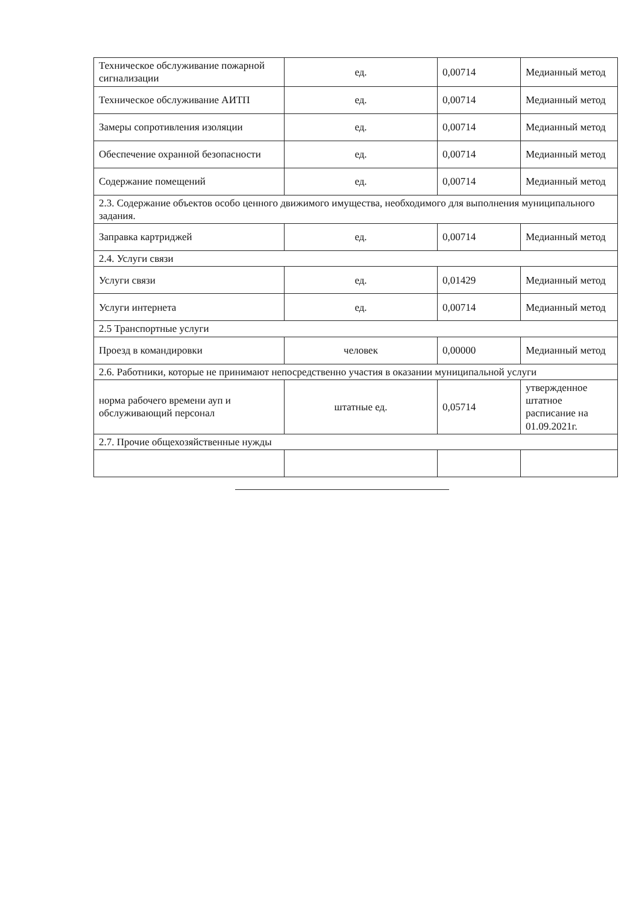| Техническое обслуживание пожарной сигнализации | ед. | 0,00714 | Медианный метод |
| Техническое обслуживание АИТП | ед. | 0,00714 | Медианный метод |
| Замеры сопротивления изоляции | ед. | 0,00714 | Медианный метод |
| Обеспечение охранной безопасности | ед. | 0,00714 | Медианный метод |
| Содержание помещений | ед. | 0,00714 | Медианный метод |
| 2.3. Содержание объектов особо ценного движимого имущества, необходимого для выполнения муниципального задания. | | | |
| Заправка картриджей | ед. | 0,00714 | Медианный метод |
| 2.4. Услуги связи | | | |
| Услуги связи | ед. | 0,01429 | Медианный метод |
| Услуги интернета | ед. | 0,00714 | Медианный метод |
| 2.5 Транспортные услуги | | | |
| Проезд в командировки | человек | 0,00000 | Медианный метод |
| 2.6. Работники, которые не принимают непосредственно участия в оказании муниципальной услуги | | | |
| норма рабочего времени ауп и обслуживающий персонал | штатные ед. | 0,05714 | утвержденное штатное расписание на 01.09.2021г. |
| 2.7. Прочие общехозяйственные нужды | | | |